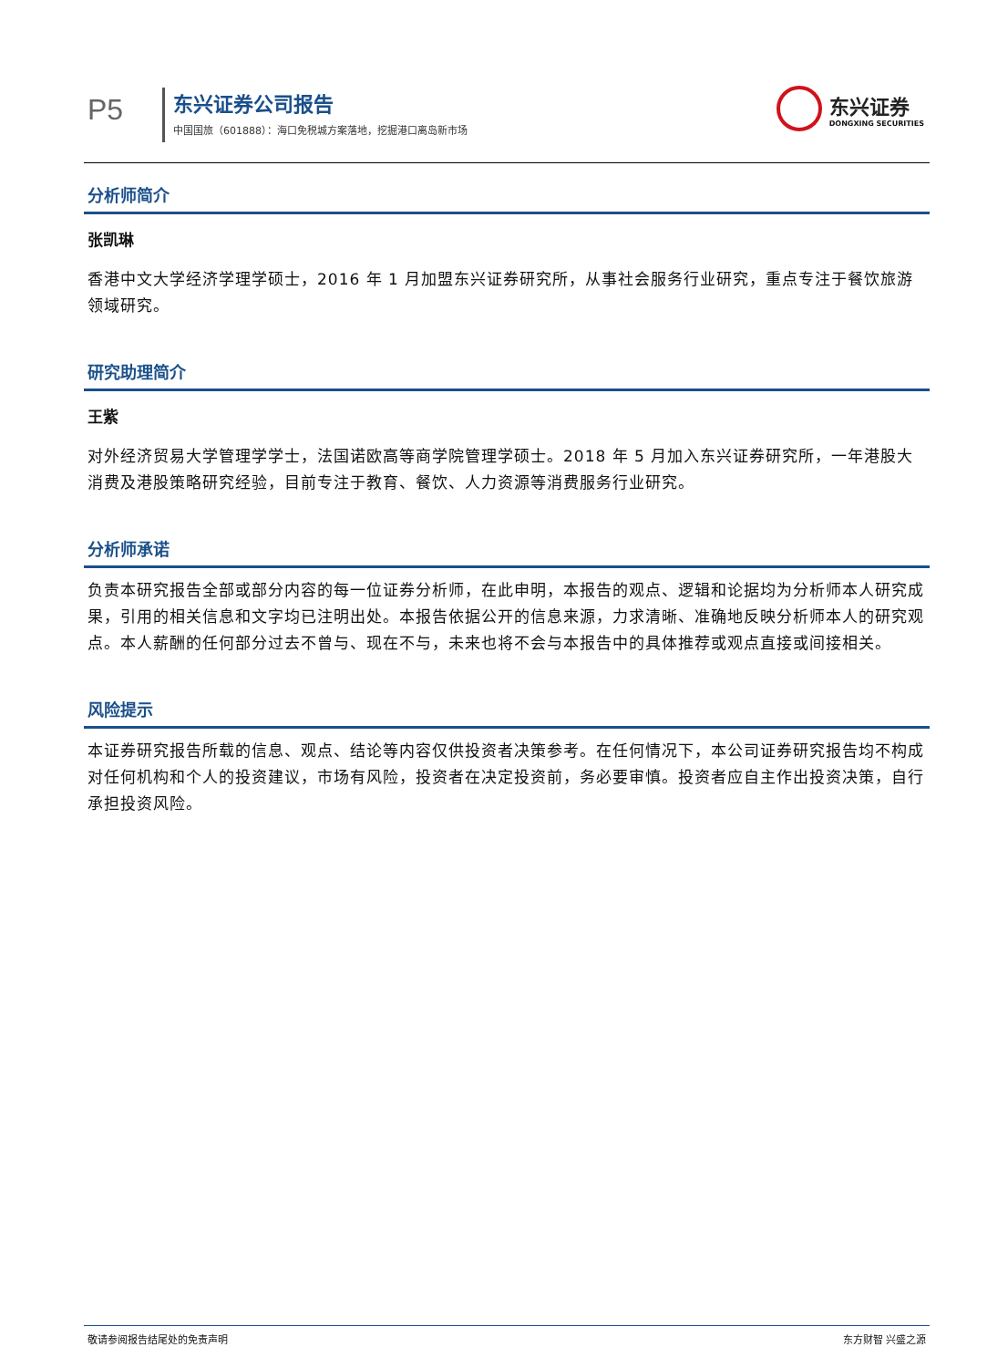P5 东兴证券公司报告
中国国旅（601888）：海口免税城方案落地，挖掘港口离岛新市场
东兴证券
DONGXING SECURITIES
分析师简介
张凯琳
香港中文大学经济学理学硕士，2016 年 1 月加盟东兴证券研究所，从事社会服务行业研究，重点专注于餐饮旅游领域研究。
研究助理简介
王紫
对外经济贸易大学管理学学士，法国诺欧高等商学院管理学硕士。2018 年 5 月加入东兴证券研究所，一年港股大消费及港股策略研究经验，目前专注于教育、餐饮、人力资源等消费服务行业研究。
分析师承诺
负责本研究报告全部或部分内容的每一位证券分析师，在此申明，本报告的观点、逻辑和论据均为分析师本人研究成果，引用的相关信息和文字均已注明出处。本报告依据公开的信息来源，力求清晰、准确地反映分析师本人的研究观点。本人薪酬的任何部分过去不曾与、现在不与，未来也将不会与本报告中的具体推荐或观点直接或间接相关。
风险提示
本证券研究报告所载的信息、观点、结论等内容仅供投资者决策参考。在任何情况下，本公司证券研究报告均不构成对任何机构和个人的投资建议，市场有风险，投资者在决定投资前，务必要审慎。投资者应自主作出投资决策，自行承担投资风险。
敬请参阅报告结尾处的免责声明 东方财智 兴盛之源